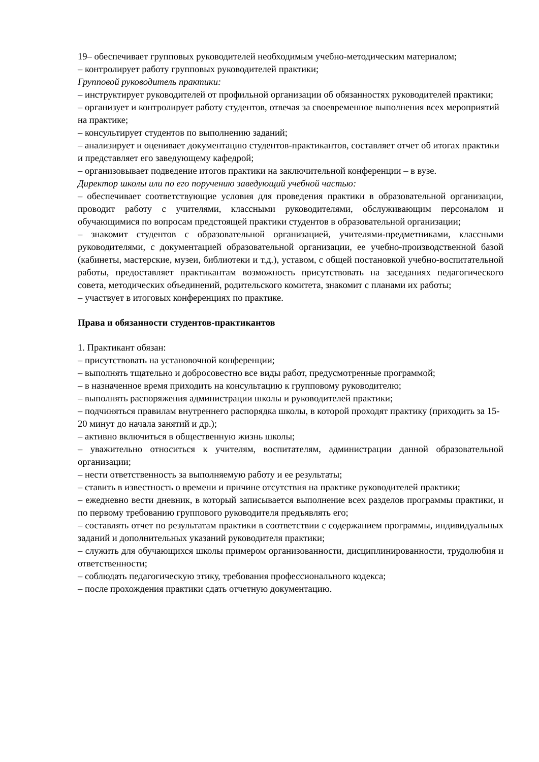19– обеспечивает групповых руководителей необходимым учебно-методическим материалом;
– контролирует работу групповых руководителей практики;
Групповой руководитель практики:
– инструктирует руководителей от профильной организации об обязанностях руководителей практики;
– организует и контролирует работу студентов, отвечая за своевременное выполнения всех мероприятий на практике;
– консультирует студентов по выполнению заданий;
– анализирует и оценивает документацию студентов-практикантов, составляет отчет об итогах практики и представляет его заведующему кафедрой;
– организовывает подведение итогов практики на заключительной конференции – в вузе.
Директор школы или по его поручению заведующий учебной частью:
– обеспечивает соответствующие условия для проведения практики в образовательной организации, проводит работу с учителями, классными руководителями, обслуживающим персоналом и обучающимися по вопросам предстоящей практики студентов в образовательной организации;
– знакомит студентов с образовательной организацией, учителями-предметниками, классными руководителями, с документацией образовательной организации, ее учебно-производственной базой (кабинеты, мастерские, музеи, библиотеки и т.д.), уставом, с общей постановкой учебно-воспитательной работы, предоставляет практикантам возможность присутствовать на заседаниях педагогического совета, методических объединений, родительского комитета, знакомит с планами их работы;
– участвует в итоговых конференциях по практике.
Права и обязанности студентов-практикантов
1. Практикант обязан:
– присутствовать на установочной конференции;
– выполнять тщательно и добросовестно все виды работ, предусмотренные программой;
– в назначенное время приходить на консультацию к групповому руководителю;
– выполнять распоряжения администрации школы и руководителей практики;
– подчиняться правилам внутреннего распорядка школы, в которой проходят практику (приходить за 15-20 минут до начала занятий и др.);
– активно включиться в общественную жизнь школы;
– уважительно относиться к учителям, воспитателям, администрации данной образовательной организации;
– нести ответственность за выполняемую работу и ее результаты;
– ставить в известность о времени и причине отсутствия на практике руководителей практики;
– ежедневно вести дневник, в который записывается выполнение всех разделов программы практики, и по первому требованию группового руководителя предъявлять его;
– составлять отчет по результатам практики в соответствии с содержанием программы, индивидуальных заданий и дополнительных указаний руководителя практики;
– служить для обучающихся школы примером организованности, дисциплинированности, трудолюбия и ответственности;
– соблюдать педагогическую этику, требования профессионального кодекса;
– после прохождения практики сдать отчетную документацию.